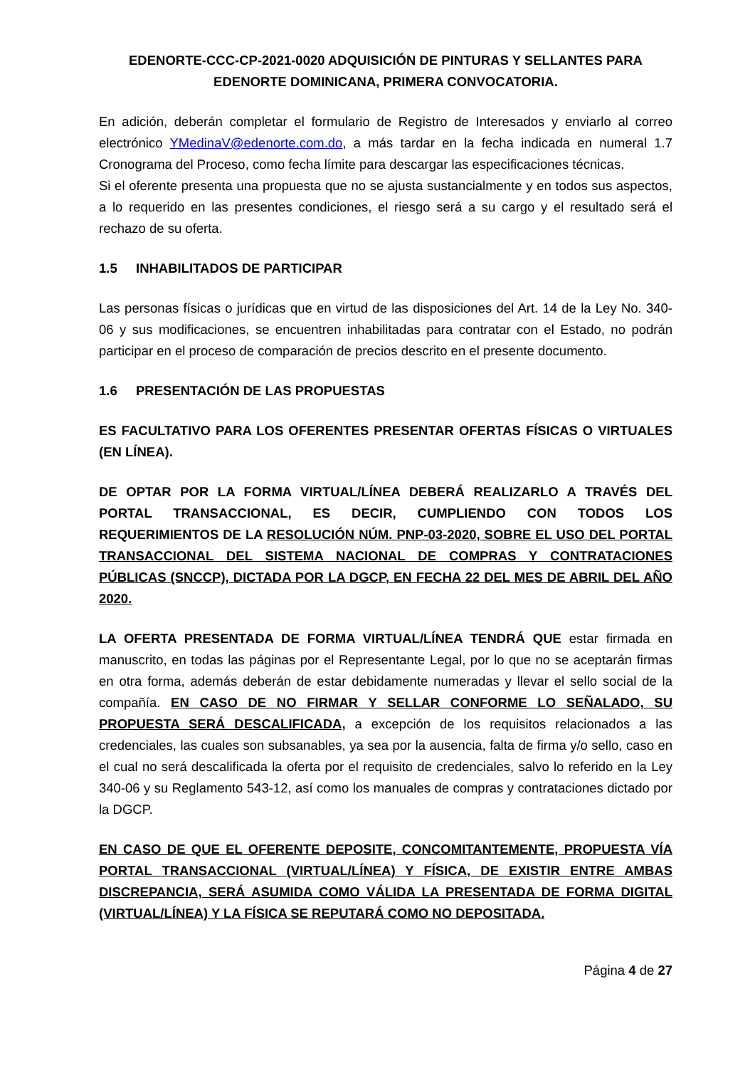EDENORTE-CCC-CP-2021-0020 ADQUISICIÓN DE PINTURAS Y SELLANTES PARA EDENORTE DOMINICANA, PRIMERA CONVOCATORIA.
En adición, deberán completar el formulario de Registro de Interesados y enviarlo al correo electrónico YMedinaV@edenorte.com.do, a más tardar en la fecha indicada en numeral 1.7 Cronograma del Proceso, como fecha límite para descargar las especificaciones técnicas.
Si el oferente presenta una propuesta que no se ajusta sustancialmente y en todos sus aspectos, a lo requerido en las presentes condiciones, el riesgo será a su cargo y el resultado será el rechazo de su oferta.
1.5 INHABILITADOS DE PARTICIPAR
Las personas físicas o jurídicas que en virtud de las disposiciones del Art. 14 de la Ley No. 340-06 y sus modificaciones, se encuentren inhabilitadas para contratar con el Estado, no podrán participar en el proceso de comparación de precios descrito en el presente documento.
1.6 PRESENTACIÓN DE LAS PROPUESTAS
ES FACULTATIVO PARA LOS OFERENTES PRESENTAR OFERTAS FÍSICAS O VIRTUALES (EN LÍNEA).
DE OPTAR POR LA FORMA VIRTUAL/LÍNEA DEBERÁ REALIZARLO A TRAVÉS DEL PORTAL TRANSACCIONAL, ES DECIR, CUMPLIENDO CON TODOS LOS REQUERIMIENTOS DE LA RESOLUCIÓN NÚM. PNP-03-2020, SOBRE EL USO DEL PORTAL TRANSACCIONAL DEL SISTEMA NACIONAL DE COMPRAS Y CONTRATACIONES PÚBLICAS (SNCCP), DICTADA POR LA DGCP, EN FECHA 22 DEL MES DE ABRIL DEL AÑO 2020.
LA OFERTA PRESENTADA DE FORMA VIRTUAL/LÍNEA TENDRÁ QUE estar firmada en manuscrito, en todas las páginas por el Representante Legal, por lo que no se aceptarán firmas en otra forma, además deberán de estar debidamente numeradas y llevar el sello social de la compañía. EN CASO DE NO FIRMAR Y SELLAR CONFORME LO SEÑALADO, SU PROPUESTA SERÁ DESCALIFICADA, a excepción de los requisitos relacionados a las credenciales, las cuales son subsanables, ya sea por la ausencia, falta de firma y/o sello, caso en el cual no será descalificada la oferta por el requisito de credenciales, salvo lo referido en la Ley 340-06 y su Reglamento 543-12, así como los manuales de compras y contrataciones dictado por la DGCP.
EN CASO DE QUE EL OFERENTE DEPOSITE, CONCOMITANTEMENTE, PROPUESTA VÍA PORTAL TRANSACCIONAL (VIRTUAL/LÍNEA) Y FÍSICA, DE EXISTIR ENTRE AMBAS DISCREPANCIA, SERÁ ASUMIDA COMO VÁLIDA LA PRESENTADA DE FORMA DIGITAL (VIRTUAL/LÍNEA) Y LA FÍSICA SE REPUTARÁ COMO NO DEPOSITADA.
Página 4 de 27